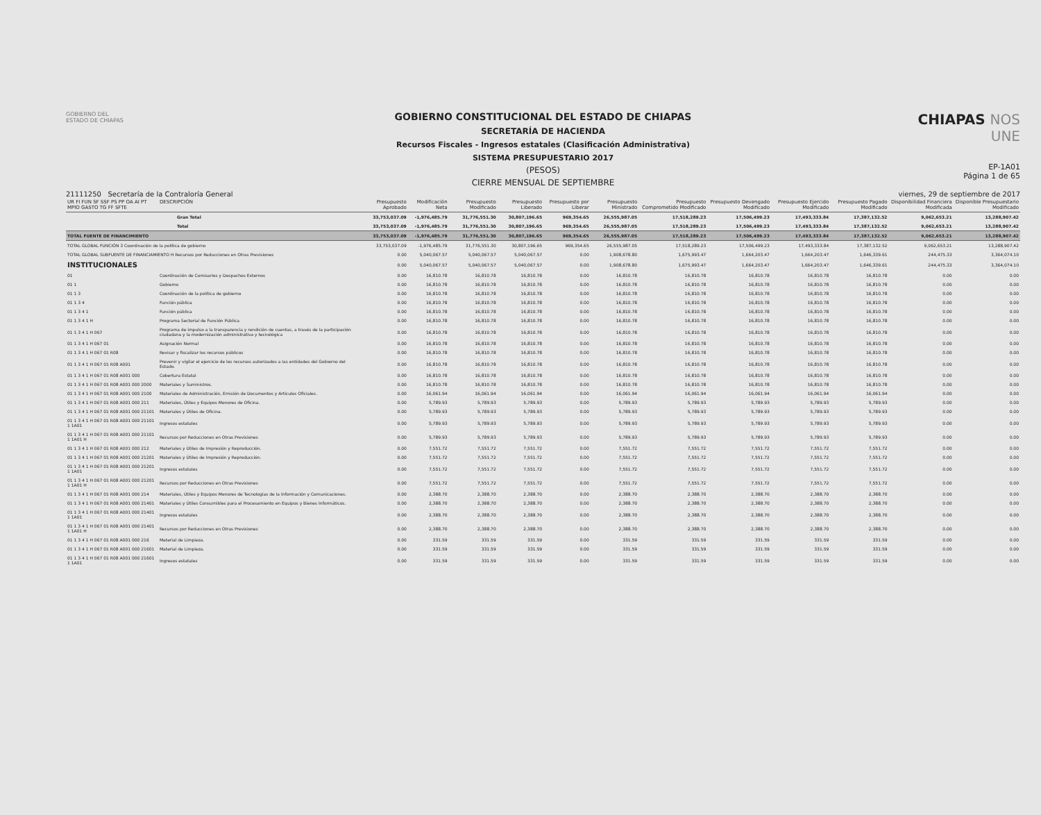GOBIERNO DEL
ESTADO DE CHIAPAS
GOBIERNO CONSTITUCIONAL DEL ESTADO DE CHIAPAS
SECRETARÍA DE HACIENDA
Recursos Fiscales - Ingresos estatales (Clasificación Administrativa)
SISTEMA PRESUPUESTARIO 2017
(PESOS)
CIERRE MENSUAL DE SEPTIEMBRE
CHIAPAS NOS UNE
EP-1A01
Página 1 de 65
21111250 Secretaría de la Contraloría General viernes, 29 de septiembre de 2017
| UR FI FUN SF SSF PS PP OA AI PT MPIO GASTO TG FF SFTE | DESCRIPCIÓN | Presupuesto Aprobado | Modificación Neta | Presupuesto Modificado | Presupuesto Liberado | Presupuesto por Liberar | Presupuesto Ministrado | Presupuesto Comprometido Modificado | Presupuesto Devengado Modificado | Presupuesto Ejercido Modificado | Presupuesto Pagado Modificado | Disponibilidad Financiera Modificada | Disponible Presupuestario Modificado |
| --- | --- | --- | --- | --- | --- | --- | --- | --- | --- | --- | --- | --- | --- |
| Gran Total | | 33,753,037.09 | -1,976,485.79 | 31,776,551.30 | 30,807,196.65 | 969,354.65 | 26,555,987.05 | 17,518,289.23 | 17,506,499.23 | 17,493,333.84 | 17,387,132.52 | 9,062,653.21 | 13,288,907.42 |
| Total | | 33,753,037.09 | -1,976,485.79 | 31,776,551.30 | 30,807,196.65 | 969,354.65 | 26,555,987.05 | 17,518,289.23 | 17,506,499.23 | 17,493,333.84 | 17,387,132.52 | 9,062,653.21 | 13,288,907.42 |
| TOTAL FUENTE DE FINANCIMIENTO | | 33,753,037.09 | -1,976,485.79 | 31,776,551.30 | 30,807,196.65 | 969,354.65 | 26,555,987.05 | 17,518,289.23 | 17,506,499.23 | 17,493,333.84 | 17,387,132.52 | 9,062,653.21 | 13,288,907.42 |
| TOTAL GLOBAL FUNCIÓN 3 Coordinación de la política de gobierno | | 33,753,037.09 | -1,976,485.79 | 31,776,551.30 | 30,807,196.65 | 969,354.65 | 26,555,987.05 | 17,518,289.23 | 17,506,499.23 | 17,493,333.84 | 17,387,132.52 | 9,062,653.21 | 13,288,907.42 |
| TOTAL GLOBAL SUBFUENTE DE FINANCIAMIENTO H Recursos por Reducciones en Otras Previsiones | | 0.00 | 5,040,067.57 | 5,040,067.57 | 5,040,067.57 | 0.00 | 1,908,678.80 | 1,675,993.47 | 1,664,203.47 | 1,664,203.47 | 1,646,339.61 | 244,475.33 | 3,364,074.10 |
| INSTITUCIONALES | | 0.00 | 5,040,067.57 | 5,040,067.57 | 5,040,067.57 | 0.00 | 1,908,678.80 | 1,675,993.47 | 1,664,203.47 | 1,664,203.47 | 1,646,339.61 | 244,475.33 | 3,364,074.10 |
| 01 | Coordinación de Comisarios y Despachos Externos | 0.00 | 16,810.78 | 16,810.78 | 16,810.78 | 0.00 | 16,810.78 | 16,810.78 | 16,810.78 | 16,810.78 | 16,810.78 | 0.00 | 0.00 |
| 01 1 | Gobierno | 0.00 | 16,810.78 | 16,810.78 | 16,810.78 | 0.00 | 16,810.78 | 16,810.78 | 16,810.78 | 16,810.78 | 16,810.78 | 0.00 | 0.00 |
| 01 1 3 | Coordinación de la política de gobierno | 0.00 | 16,810.78 | 16,810.78 | 16,810.78 | 0.00 | 16,810.78 | 16,810.78 | 16,810.78 | 16,810.78 | 16,810.78 | 0.00 | 0.00 |
| 01 1 3 4 | Función pública | 0.00 | 16,810.78 | 16,810.78 | 16,810.78 | 0.00 | 16,810.78 | 16,810.78 | 16,810.78 | 16,810.78 | 16,810.78 | 0.00 | 0.00 |
| 01 1 3 4 1 | Función pública | 0.00 | 16,810.78 | 16,810.78 | 16,810.78 | 0.00 | 16,810.78 | 16,810.78 | 16,810.78 | 16,810.78 | 16,810.78 | 0.00 | 0.00 |
| 01 1 3 4 1 H | Programa Sectorial de Función Pública | 0.00 | 16,810.78 | 16,810.78 | 16,810.78 | 0.00 | 16,810.78 | 16,810.78 | 16,810.78 | 16,810.78 | 16,810.78 | 0.00 | 0.00 |
| 01 1 3 4 1 H 067 | Programa de impulso a la transparencia y rendición de cuentas, a través de la participación ciudadana y la modernización administrativa y tecnológica | 0.00 | 16,810.78 | 16,810.78 | 16,810.78 | 0.00 | 16,810.78 | 16,810.78 | 16,810.78 | 16,810.78 | 16,810.78 | 0.00 | 0.00 |
| 01 1 3 4 1 H 067 01 | Asignación Normal | 0.00 | 16,810.78 | 16,810.78 | 16,810.78 | 0.00 | 16,810.78 | 16,810.78 | 16,810.78 | 16,810.78 | 16,810.78 | 0.00 | 0.00 |
| 01 1 3 4 1 H 067 01 R08 | Revisar y fiscalizar los recursos públicos | 0.00 | 16,810.78 | 16,810.78 | 16,810.78 | 0.00 | 16,810.78 | 16,810.78 | 16,810.78 | 16,810.78 | 16,810.78 | 0.00 | 0.00 |
| 01 1 3 4 1 H 067 01 R08 A001 | Prevenir y vigilar el ejercicio de los recursos autorizados a las entidades del Gobierno del Estado. | 0.00 | 16,810.78 | 16,810.78 | 16,810.78 | 0.00 | 16,810.78 | 16,810.78 | 16,810.78 | 16,810.78 | 16,810.78 | 0.00 | 0.00 |
| 01 1 3 4 1 H 067 01 R08 A001 000 | Cobertura Estatal | 0.00 | 16,810.78 | 16,810.78 | 16,810.78 | 0.00 | 16,810.78 | 16,810.78 | 16,810.78 | 16,810.78 | 16,810.78 | 0.00 | 0.00 |
| 01 1 3 4 1 H 067 01 R08 A001 000 2000 | Materiales y Suministros. | 0.00 | 16,810.78 | 16,810.78 | 16,810.78 | 0.00 | 16,810.78 | 16,810.78 | 16,810.78 | 16,810.78 | 16,810.78 | 0.00 | 0.00 |
| 01 1 3 4 1 H 067 01 R08 A001 000 2100 | Materiales de Administración, Emisión de Documentos y Artículos Oficiales. | 0.00 | 16,061.94 | 16,061.94 | 16,061.94 | 0.00 | 16,061.94 | 16,061.94 | 16,061.94 | 16,061.94 | 16,061.94 | 0.00 | 0.00 |
| 01 1 3 4 1 H 067 01 R08 A001 000 211 | Materiales, Útiles y Equipos Menores de Oficina. | 0.00 | 5,789.93 | 5,789.93 | 5,789.93 | 0.00 | 5,789.93 | 5,789.93 | 5,789.93 | 5,789.93 | 5,789.93 | 0.00 | 0.00 |
| 01 1 3 4 1 H 067 01 R08 A001 000 21101 | Materiales y Útiles de Oficina. | 0.00 | 5,789.93 | 5,789.93 | 5,789.93 | 0.00 | 5,789.93 | 5,789.93 | 5,789.93 | 5,789.93 | 5,789.93 | 0.00 | 0.00 |
| 01 1 3 4 1 H 067 01 R08 A001 000 21101 1 1A01 | Ingresos estatales | 0.00 | 5,789.93 | 5,789.93 | 5,789.93 | 0.00 | 5,789.93 | 5,789.93 | 5,789.93 | 5,789.93 | 5,789.93 | 0.00 | 0.00 |
| 01 1 3 4 1 H 067 01 R08 A001 000 21101 1 1A01 H | Recursos por Reducciones en Otras Previsiones | 0.00 | 5,789.93 | 5,789.93 | 5,789.93 | 0.00 | 5,789.93 | 5,789.93 | 5,789.93 | 5,789.93 | 5,789.93 | 0.00 | 0.00 |
| 01 1 3 4 1 H 067 01 R08 A001 000 212 | Materiales y Útiles de Impresión y Reproducción. | 0.00 | 7,551.72 | 7,551.72 | 7,551.72 | 0.00 | 7,551.72 | 7,551.72 | 7,551.72 | 7,551.72 | 7,551.72 | 0.00 | 0.00 |
| 01 1 3 4 1 H 067 01 R08 A001 000 21201 | Materiales y Útiles de Impresión y Reproducción. | 0.00 | 7,551.72 | 7,551.72 | 7,551.72 | 0.00 | 7,551.72 | 7,551.72 | 7,551.72 | 7,551.72 | 7,551.72 | 0.00 | 0.00 |
| 01 1 3 4 1 H 067 01 R08 A001 000 21201 1 1A01 | Ingresos estatales | 0.00 | 7,551.72 | 7,551.72 | 7,551.72 | 0.00 | 7,551.72 | 7,551.72 | 7,551.72 | 7,551.72 | 7,551.72 | 0.00 | 0.00 |
| 01 1 3 4 1 H 067 01 R08 A001 000 21201 1 1A01 H | Recursos por Reducciones en Otras Previsiones | 0.00 | 7,551.72 | 7,551.72 | 7,551.72 | 0.00 | 7,551.72 | 7,551.72 | 7,551.72 | 7,551.72 | 7,551.72 | 0.00 | 0.00 |
| 01 1 3 4 1 H 067 01 R08 A001 000 214 | Materiales, Útiles y Equipos Menores de Tecnologías de la Información y Comunicaciones. | 0.00 | 2,388.70 | 2,388.70 | 2,388.70 | 0.00 | 2,388.70 | 2,388.70 | 2,388.70 | 2,388.70 | 2,388.70 | 0.00 | 0.00 |
| 01 1 3 4 1 H 067 01 R08 A001 000 21401 | Materiales y Útiles Consumibles para el Procesamiento en Equipos y Bienes Informáticos. | 0.00 | 2,388.70 | 2,388.70 | 2,388.70 | 0.00 | 2,388.70 | 2,388.70 | 2,388.70 | 2,388.70 | 2,388.70 | 0.00 | 0.00 |
| 01 1 3 4 1 H 067 01 R08 A001 000 21401 1 1A01 | Ingresos estatales | 0.00 | 2,388.70 | 2,388.70 | 2,388.70 | 0.00 | 2,388.70 | 2,388.70 | 2,388.70 | 2,388.70 | 2,388.70 | 0.00 | 0.00 |
| 01 1 3 4 1 H 067 01 R08 A001 000 21401 1 1A01 H | Recursos por Reducciones en Otras Previsiones | 0.00 | 2,388.70 | 2,388.70 | 2,388.70 | 0.00 | 2,388.70 | 2,388.70 | 2,388.70 | 2,388.70 | 2,388.70 | 0.00 | 0.00 |
| 01 1 3 4 1 H 067 01 R08 A001 000 216 | Material de Limpieza. | 0.00 | 331.59 | 331.59 | 331.59 | 0.00 | 331.59 | 331.59 | 331.59 | 331.59 | 331.59 | 0.00 | 0.00 |
| 01 1 3 4 1 H 067 01 R08 A001 000 21601 | Material de Limpieza. | 0.00 | 331.59 | 331.59 | 331.59 | 0.00 | 331.59 | 331.59 | 331.59 | 331.59 | 331.59 | 0.00 | 0.00 |
| 01 1 3 4 1 H 067 01 R08 A001 000 21601 1 1A01 | Ingresos estatales | 0.00 | 331.59 | 331.59 | 331.59 | 0.00 | 331.59 | 331.59 | 331.59 | 331.59 | 331.59 | 0.00 | 0.00 |